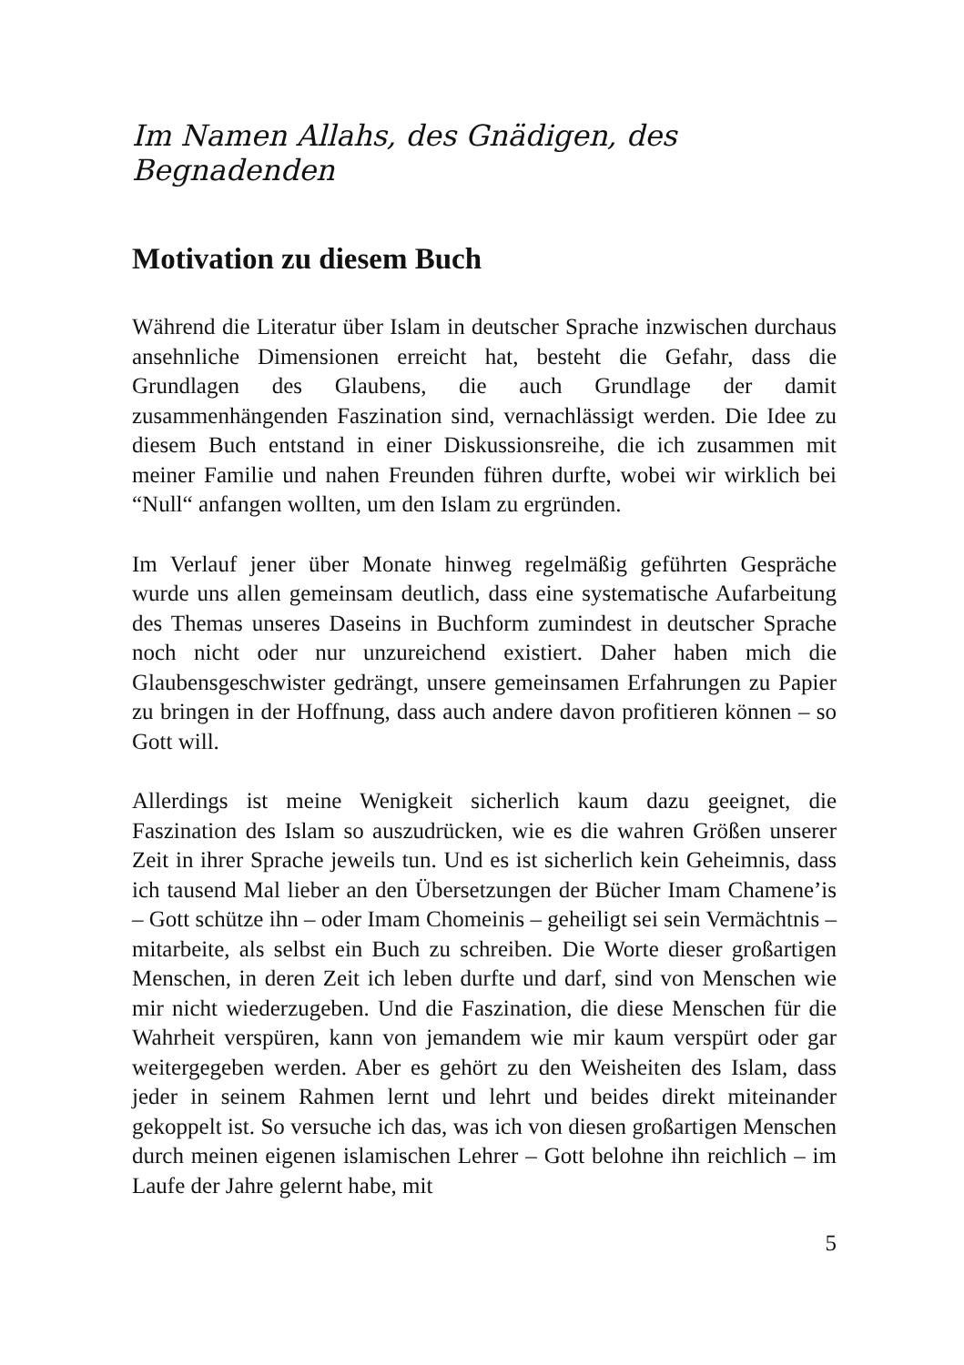Im Namen Allahs, des Gnädigen, des Begnadenden
Motivation zu diesem Buch
Während die Literatur über Islam in deutscher Sprache inzwischen durchaus ansehnliche Dimensionen erreicht hat, besteht die Gefahr, dass die Grundlagen des Glaubens, die auch Grundlage der damit zusammenhängenden Faszination sind, vernachlässigt werden. Die Idee zu diesem Buch entstand in einer Diskussionsreihe, die ich zusammen mit meiner Familie und nahen Freunden führen durfte, wobei wir wirklich bei “Null“ anfangen wollten, um den Islam zu ergründen.
Im Verlauf jener über Monate hinweg regelmäßig geführten Gespräche wurde uns allen gemeinsam deutlich, dass eine systematische Aufarbeitung des Themas unseres Daseins in Buchform zumindest in deutscher Sprache noch nicht oder nur unzureichend existiert. Daher haben mich die Glaubensgeschwister gedrängt, unsere gemeinsamen Erfahrungen zu Papier zu bringen in der Hoffnung, dass auch andere davon profitieren können – so Gott will.
Allerdings ist meine Wenigkeit sicherlich kaum dazu geeignet, die Faszination des Islam so auszudrücken, wie es die wahren Größen unserer Zeit in ihrer Sprache jeweils tun. Und es ist sicherlich kein Geheimnis, dass ich tausend Mal lieber an den Übersetzungen der Bücher Imam Chamene’is – Gott schütze ihn – oder Imam Chomeinis – geheiligt sei sein Vermächtnis – mitarbeite, als selbst ein Buch zu schreiben. Die Worte dieser großartigen Menschen, in deren Zeit ich leben durfte und darf, sind von Menschen wie mir nicht wiederzugeben. Und die Faszination, die diese Menschen für die Wahrheit verspüren, kann von jemandem wie mir kaum verspürt oder gar weitergegeben werden. Aber es gehört zu den Weisheiten des Islam, dass jeder in seinem Rahmen lernt und lehrt und beides direkt miteinander gekoppelt ist. So versuche ich das, was ich von diesen großartigen Menschen durch meinen eigenen islamischen Lehrer – Gott belohne ihn reichlich – im Laufe der Jahre gelernt habe, mit
5